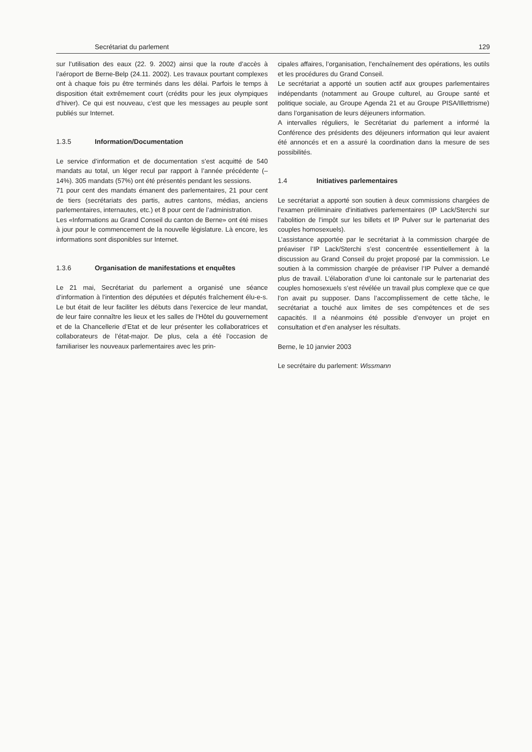Secrétariat du parlement 129
sur l’utilisation des eaux (22. 9. 2002) ainsi que la route d’accès à l’aéroport de Berne-Belp (24.11. 2002). Les travaux pourtant complexes ont à chaque fois pu être terminés dans les délai. Parfois le temps à disposition était extrêmement court (crédits pour les jeux olympiques d’hiver). Ce qui est nouveau, c’est que les messages au peuple sont publiés sur Internet.
1.3.5 Information/Documentation
Le service d’information et de documentation s’est acquitté de 540 mandats au total, un léger recul par rapport à l’année précédente (–14%). 305 mandats (57%) ont été présentés pendant les sessions.
71 pour cent des mandats émanent des parlementaires, 21 pour cent de tiers (secrétariats des partis, autres cantons, médias, anciens parlementaires, internautes, etc.) et 8 pour cent de l’administration.
Les «Informations au Grand Conseil du canton de Berne» ont été mises à jour pour le commencement de la nouvelle législature. Là encore, les informations sont disponibles sur Internet.
1.3.6 Organisation de manifestations et enquêtes
Le 21 mai, Secrétariat du parlement a organisé une séance d’information à l’intention des députées et députés fraîchement élu-e-s. Le but était de leur faciliter les débuts dans l’exercice de leur mandat, de leur faire connaître les lieux et les salles de l’Hôtel du gouvernement et de la Chancellerie d’Etat et de leur présenter les collaboratrices et collaborateurs de l’état-major. De plus, cela a été l’occasion de familiariser les nouveaux parlementaires avec les prin-
cipales affaires, l’organisation, l’enchaînement des opérations, les outils et les procédures du Grand Conseil.
Le secrétariat a apporté un soutien actif aux groupes parlementaires indépendants (notamment au Groupe culturel, au Groupe santé et politique sociale, au Groupe Agenda 21 et au Groupe PISA/Illettrisme) dans l’organisation de leurs déjeuners information.
A intervalles réguliers, le Secrétariat du parlement a informé la Conférence des présidents des déjeuners information qui leur avaient été annoncés et en a assuré la coordination dans la mesure de ses possibilités.
1.4 Initiatives parlementaires
Le secrétariat a apporté son soutien à deux commissions chargées de l’examen préliminaire d’initiatives parlementaires (IP Lack/Sterchi sur l’abolition de l’impôt sur les billets et IP Pulver sur le partenariat des couples homosexuels).
L’assistance apportée par le secrétariat à la commission chargée de préaviser l’IP Lack/Sterchi s’est concentrée essentiellement à la discussion au Grand Conseil du projet proposé par la commission. Le soutien à la commission chargée de préaviser l’IP Pulver a demandé plus de travail. L’élaboration d’une loi cantonale sur le partenariat des couples homosexuels s’est révélée un travail plus complexe que ce que l’on avait pu supposer. Dans l’accomplissement de cette tâche, le secrétariat a touché aux limites de ses compétences et de ses capacités. Il a néanmoins été possible d’envoyer un projet en consultation et d’en analyser les résultats.
Berne, le 10 janvier 2003
Le secrétaire du parlement: Wissmann